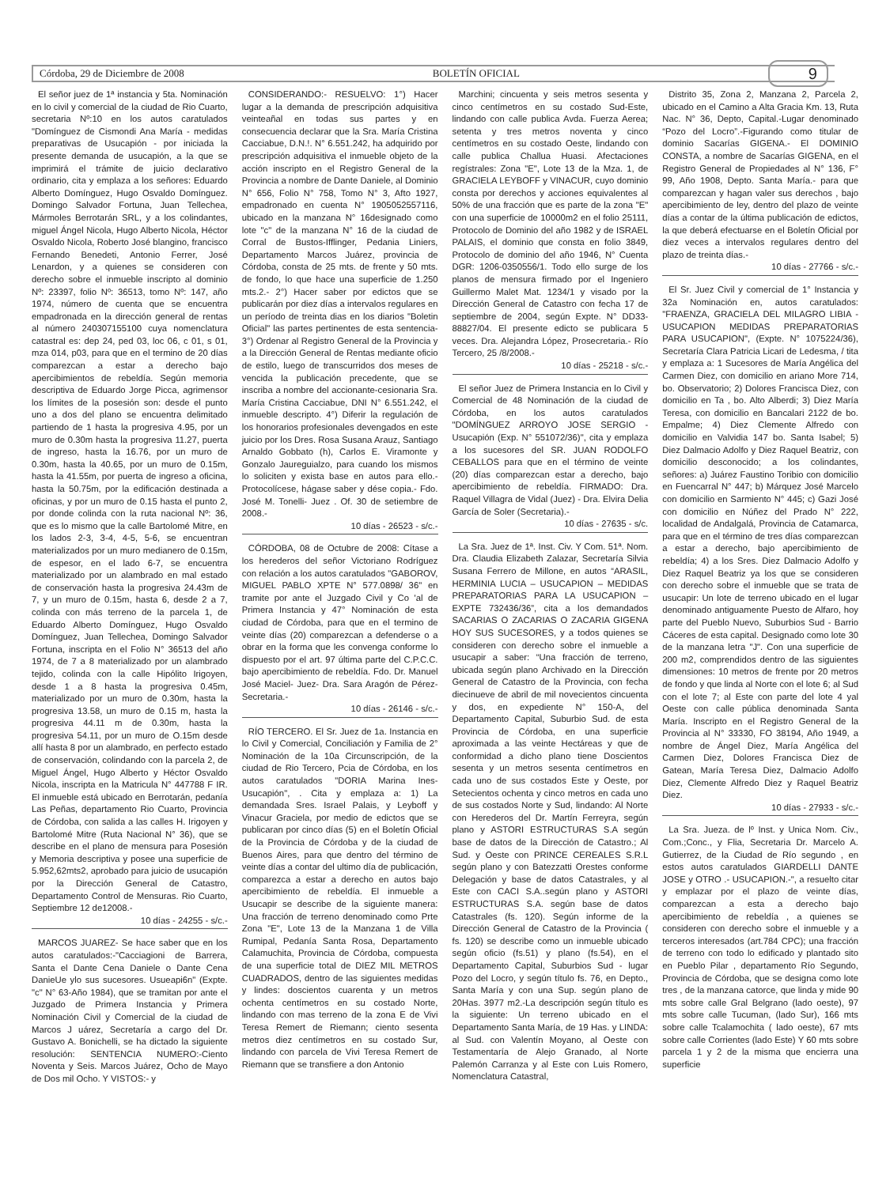Córdoba, 29 de Diciembre de 2008 BOLETÍN OFICIAL 9
El señor juez de 1ª instancia y 5ta. Nominación en lo civil y comercial de la ciudad de Rio Cuarto, secretaria Nº:10 en los autos caratulados "Domínguez de Cismondi Ana María - medidas preparativas de Usucapión - por iniciada la presente demanda de usucapión, a la que se imprimirá el trámite de juicio declarativo ordinario, cita y emplaza a los señores: Eduardo Alberto Domínguez, Hugo Osvaldo Domínguez. Domingo Salvador Fortuna, Juan Tellechea, Mármoles Berrotarán SRL, y a los colindantes, miguel Ángel Nicola, Hugo Alberto Nicola, Héctor Osvaldo Nicola, Roberto José blangino, francisco Fernando Benedeti, Antonio Ferrer, José Lenardon, y a quienes se consideren con derecho sobre el inmueble inscripto al dominio Nº: 23397, folio Nº: 36513, tomo Nº: 147, año 1974, número de cuenta que se encuentra empadronada en la dirección general de rentas al número 240307155100 cuya nomenclatura catastral es: dep 24, ped 03, loc 06, c 01, s 01, mza 014, p03, para que en el termino de 20 días comparezcan a estar a derecho bajo apercibimientos de rebeldía. Según memoria descriptiva de Eduardo Jorge Picca, agrimensor los límites de la posesión son: desde el punto uno a dos del plano se encuentra delimitado partiendo de 1 hasta la progresiva 4.95, por un muro de 0.30m hasta la progresiva 11.27, puerta de ingreso, hasta la 16.76, por un muro de 0.30m, hasta la 40.65, por un muro de 0.15m, hasta la 41.55m, por puerta de ingreso a oficina, hasta la 50.75m, por la edificación destinada a oficinas, y por un muro de 0.15 hasta el punto 2, por donde colinda con la ruta nacional Nº: 36, que es lo mismo que la calle Bartolomé Mitre, en los lados 2-3, 3-4, 4-5, 5-6, se encuentran materializados por un muro medianero de 0.15m, de espesor, en el lado 6-7, se encuentra materializado por un alambrado en mal estado de conservación hasta la progresiva 24.43m de 7, y un muro de 0.15m, hasta 6, desde 2 a 7, colinda con más terreno de la parcela 1, de Eduardo Alberto Domínguez, Hugo Osvaldo Domínguez, Juan Tellechea, Domingo Salvador Fortuna, inscripta en el Folio N° 36513 del año 1974, de 7 a 8 materializado por un alambrado tejido, colinda con la calle Hipólito Irigoyen, desde 1 a 8 hasta la progresiva 0.45m, materializado por un muro de 0.30m, hasta la progresiva 13.58, un muro de 0.15 m, hasta la progresiva 44.11 m de 0.30m, hasta la progresiva 54.11, por un muro de O.15m desde allí hasta 8 por un alambrado, en perfecto estado de conservación, colindando con la parcela 2, de Miguel Ángel, Hugo Alberto y Héctor Osvaldo Nicola, inscripta en la Matricula N° 447788 F IR. El inmueble está ubicado en Berrotarán, pedanía Las Peñas, departamento Rio Cuarto, Provincia de Córdoba, con salida a las calles H. Irigoyen y Bartolomé Mitre (Ruta Nacional N° 36), que se describe en el plano de mensura para Posesión y Memoria descriptiva y posee una superficie de 5.952,62mts2, aprobado para juicio de usucapión por la Dirección General de Catastro, Departamento Control de Mensuras. Rio Cuarto, Septiembre 12 de12008.-
10 días - 24255 - s/c.-
MARCOS JUAREZ- Se hace saber que en los autos caratulados:-"Cacciagioni de Barrera, Santa el Dante Cena Daniele o Dante Cena DanieUe ylo sus sucesores. Usueapi6n" (Expte. "c" N° 63-Año 1984), que se tramitan por ante el Juzgado de Primera Instancia y Primera Nominación Civil y Comercial de la ciudad de Marcos J uárez, Secretaría a cargo del Dr. Gustavo A. Bonichelli, se ha dictado la siguiente resolución: SENTENCIA NUMERO:-Ciento Noventa y Seis. Marcos Juárez, Ocho de Mayo de Dos mil Ocho. Y VISTOS:- y
CONSIDERANDO:- RESUELVO: 1°) Hacer lugar a la demanda de prescripción adquisitiva veinteañal en todas sus partes y en consecuencia declarar que la Sra. María Cristina Cacciabue, D.N.!. N° 6.551.242, ha adquirido por prescripción adquisitiva el inmueble objeto de la acción inscripto en el Registro General de la Provincia a nombre de Dante Daniele, al Dominio N° 656, Folio N° 758, Tomo N° 3, Afto 1927, empadronado en cuenta N° 1905052557116, ubicado en la manzana N° 16designado como lote "c" de la manzana N° 16 de la ciudad de Corral de Bustos-Ifflinger, Pedania Liniers, Departamento Marcos Juárez, provincia de Córdoba, consta de 25 mts. de frente y 50 mts. de fondo, lo que hace una superficie de 1.250 mts.2.- 2°) Hacer saber por edictos que se publicarán por diez días a intervalos regulares en un período de treinta dias en los diarios "Boletin Oficial" las partes pertinentes de esta sentencia- 3°) Ordenar al Registro General de la Provincia y a la Dirección General de Rentas mediante oficio de estilo, luego de transcurridos dos meses de vencida la publicación precedente, que se inscriba a nombre del accionante-cesionaria Sra. María Cristina Cacciabue, DNI N° 6.551.242, el inmueble descripto. 4°) Diferir la regulación de los honorarios profesionales devengados en este juicio por los Dres. Rosa Susana Arauz, Santiago Arnaldo Gobbato (h), Carlos E. Viramonte y Gonzalo Jaureguialzo, para cuando los mismos lo soliciten y exista base en autos para ello.- Protocolícese, hágase saber y dése copia.- Fdo. José M. Tonelli- Juez . Of. 30 de setiembre de 2008.-
10 días - 26523 - s/c.-
CÓRDOBA, 08 de Octubre de 2008: Cítase a los herederos del señor Victoriano Rodríguez con relación a los autos caratulados "GABOROV, MIGUEL PABLO XPTE N° 577.0898/ 36" en tramite por ante el Juzgado Civil y Co 'al de Primera Instancia y 47° Nominación de esta ciudad de Córdoba, para que en el termino de veinte días (20) comparezcan a defenderse o a obrar en la forma que les convenga conforme lo dispuesto por el art. 97 última parte del C.P.C.C. bajo apercibimiento de rebeldía. Fdo. Dr. Manuel José Maciel- Juez- Dra. Sara Aragón de Pérez- Secretaria.-
10 días - 26146 - s/c.-
RÍO TERCERO. El Sr. Juez de 1a. Instancia en lo Civil y Comercial, Conciliación y Familia de 2° Nominación de la 10a Circunscripción, de la ciudad de Rio Tercero, Pcia de Córdoba, en los autos caratulados "DORIA Marina Ines- Usucapión", . Cita y emplaza a: 1) La demandada Sres. Israel Palais, y Leyboff y Vinacur Graciela, por medio de edictos que se publicaran por cinco días (5) en el Boletín Oficial de la Provincia de Córdoba y de la ciudad de Buenos Aires, para que dentro del término de veinte días a contar del ultimo día de publicación, comparezca a estar a derecho en autos bajo apercibimiento de rebeldía. El inmueble a Usucapir se describe de la siguiente manera: Una fracción de terreno denominado como Prte Zona "E", Lote 13 de la Manzana 1 de Villa Rumipal, Pedanía Santa Rosa, Departamento Calamuchita, Provincia de Córdoba, compuesta de una superficie total de DIEZ MIL METROS CUADRADOS, dentro de las siguientes medidas y lindes: doscientos cuarenta y un metros ochenta centímetros en su costado Norte, lindando con mas terreno de la zona E de Vivi Teresa Remert de Riemann; ciento sesenta metros diez centímetros en su costado Sur, lindando con parcela de Vivi Teresa Remert de Riemann que se transfiere a don Antonio
Marchini; cincuenta y seis metros sesenta y cinco centímetros en su costado Sud-Este, lindando con calle publica Avda. Fuerza Aerea; setenta y tres metros noventa y cinco centímetros en su costado Oeste, lindando con calle publica Challua Huasi. Afectaciones regístrales: Zona "E", Lote 13 de la Mza. 1, de GRACIELA LEYBOFF y VINACUR, cuyo dominio consta por derechos y acciones equivalentes al 50% de una fracción que es parte de la zona "E" con una superficie de 10000m2 en el folio 25111, Protocolo de Dominio del año 1982 y de ISRAEL PALAIS, el dominio que consta en folio 3849, Protocolo de dominio del año 1946, N° Cuenta DGR: 1206-0350556/1. Todo ello surge de los planos de mensura firmado por el Ingeniero Guillermo Malet Mat. 1234/1 y visado por la Dirección General de Catastro con fecha 17 de septiembre de 2004, según Expte. N° DD33-88827/04. El presente edicto se publicara 5 veces. Dra. Alejandra López, Prosecretaria.- Río Tercero, 25 /8/2008.-
10 días - 25218 - s/c.-
El señor Juez de Primera Instancia en lo Civil y Comercial de 48 Nominación de la ciudad de Córdoba, en los autos caratulados "DOMÍNGUEZ ARROYO JOSE SERGIO - Usucapión (Exp. N° 551072/36)", cita y emplaza a los sucesores del SR. JUAN RODOLFO CEBALLOS para que en el término de veinte (20) días comparezcan estar a derecho, bajo apercibimiento de rebeldía. FIRMADO: Dra. Raquel Villagra de Vidal (Juez) - Dra. Elvira Delia García de Soler (Secretaria).-
10 días - 27635 - s/c.
La Sra. Juez de 1ª. Inst. Civ. Y Com. 51ª. Nom. Dra. Claudia Elizabeth Zalazar, Secretaría Silvia Susana Ferrero de Millone, en autos “ARASIL, HERMINIA LUCIA – USUCAPION – MEDIDAS PREPARATORIAS PARA LA USUCAPION – EXPTE 732436/36”, cita a los demandados SACARIAS O ZACARIAS O ZACARIA GIGENA HOY SUS SUCESORES, y a todos quienes se consideren con derecho sobre el inmueble a usucapir a saber: “Una fracción de terreno, ubicada según plano Archivado en la Dirección General de Catastro de la Provincia, con fecha diecinueve de abril de mil novecientos cincuenta y dos, en expediente N° 150-A, del Departamento Capital, Suburbio Sud. de esta Provincia de Córdoba, en una superficie aproximada a las veinte Hectáreas y que de conformidad a dicho plano tiene Doscientos sesenta y un metros sesenta centímetros en cada uno de sus costados Este y Oeste, por Setecientos ochenta y cinco metros en cada uno de sus costados Norte y Sud, lindando: Al Norte con Herederos del Dr. Martín Ferreyra, según plano y ASTORI ESTRUCTURAS S.A según base de datos de la Dirección de Catastro.; Al Sud. y Oeste con PRINCE CEREALES S.R.L según plano y con Batezzatti Orestes conforme Delegación y base de datos Catastrales, y al Este con CACI S.A..según plano y ASTORI ESTRUCTURAS S.A. según base de datos Catastrales (fs. 120). Según informe de la Dirección General de Catastro de la Provincia ( fs. 120) se describe como un inmueble ubicado según oficio (fs.51) y plano (fs.54), en el Departamento Capital, Suburbios Sud - lugar Pozo del Locro, y según título fs. 76, en Depto., Santa María y con una Sup. según plano de 20Has. 3977 m2.-La descripción según título es la siguiente: Un terreno ubicado en el Departamento Santa María, de 19 Has. y LINDA: al Sud. con Valentín Moyano, al Oeste con Testamentaría de Alejo Granado, al Norte Palemón Carranza y al Este con Luis Romero, Nomenclatura Catastral,
Distrito 35, Zona 2, Manzana 2, Parcela 2, ubicado en el Camino a Alta Gracia Km. 13, Ruta Nac. N° 36, Depto, Capital.-Lugar denominado “Pozo del Locro”.-Figurando como titular de dominio Sacarías GIGENA.- El DOMINIO CONSTA, a nombre de Sacarías GIGENA, en el Registro General de Propiedades al N° 136, F° 99, Año 1908, Depto. Santa María.- para que comparezcan y hagan valer sus derechos , bajo apercibimiento de ley, dentro del plazo de veinte días a contar de la última publicación de edictos, la que deberá efectuarse en el Boletín Oficial por diez veces a intervalos regulares dentro del plazo de treinta días.-
10 días - 27766 - s/c.-
El Sr. Juez Civil y comercial de 1° Instancia y 32a Nominación en, autos caratulados: "FRAENZA, GRACIELA DEL MILAGRO LIBIA - USUCAPION MEDIDAS PREPARATORIAS PARA USUCAPION", (Expte. N° 1075224/36), Secretaría Clara Patricia Licari de Ledesma, / tita y emplaza a: 1 Sucesores de María Angélica del Carmen Diez, con domicilio en ariano More 714, bo. Observatorio; 2) Dolores Francisca Diez, con domicilio en Ta , bo. Alto Alberdi; 3) Diez María Teresa, con domicilio en Bancalari 2122 de bo. Empalme; 4) Diez Clemente Alfredo con domicilio en Valvidia 147 bo. Santa Isabel; 5) Diez Dalmacio Adolfo y Diez Raquel Beatriz, con domicilio desconocido; a los colindantes, señores: a) Juárez Faustino Toribio con domicilio en Fuencarral N° 447; b) Márquez José Marcelo con domicilio en Sarmiento N° 445; c) Gazi José con domicilio en Núñez del Prado N° 222, localidad de Andalgalá, Provincia de Catamarca, para que en el término de tres días comparezcan a estar a derecho, bajo apercibimiento de rebeldía; 4) a los Sres. Diez Dalmacio Adolfo y Diez Raquel Beatriz ya los que se consideren con derecho sobre el inmueble que se trata de usucapir: Un lote de terreno ubicado en el lugar denominado antiguamente Puesto de Alfaro, hoy parte del Pueblo Nuevo, Suburbios Sud - Barrio Cáceres de esta capital. Designado como lote 30 de la manzana letra "J". Con una superficie de 200 m2, comprendidos dentro de las siguientes dimensiones: 10 metros de frente por 20 metros de fondo y que linda al Norte con el lote 6; al Sud con el lote 7; al Este con parte del lote 4 yal Oeste con calle pública denominada Santa María. Inscripto en el Registro General de la Provincia al N° 33330, FO 38194, Año 1949, a nombre de Ángel Diez, María Angélica del Carmen Diez, Dolores Francisca Diez de Gatean, María Teresa Diez, Dalmacio Adolfo Diez, Clemente Alfredo Diez y Raquel Beatriz Diez.
10 días - 27933 - s/c.-
La Sra. Jueza. de lº Inst. y Unica Nom. Civ., Com.;Conc., y Flia, Secretaria Dr. Marcelo A. Gutierrez, de la Ciudad de Río segundo , en estos autos caratulados GIARDELLI DANTE JOSE y OTRO .- USUCAPION.-", a resuelto citar y emplazar por el plazo de veinte días, comparezcan a esta a derecho bajo apercibimiento de rebeldía , a quienes se consideren con derecho sobre el inmueble y a terceros interesados (art.784 CPC); una fracción de terreno con todo lo edificado y plantado sito en Pueblo Pilar , departamento Río Segundo, Provincia de Córdoba, que se designa como lote tres , de la manzana catorce, que linda y mide 90 mts sobre calle Gral Belgrano (lado oeste), 97 mts sobre calle Tucuman, (lado Sur), 166 mts sobre calle Tcalamochita ( lado oeste), 67 mts sobre calle Corrientes (lado Este) Y 60 mts sobre parcela 1 y 2 de la misma que encierra una superficie